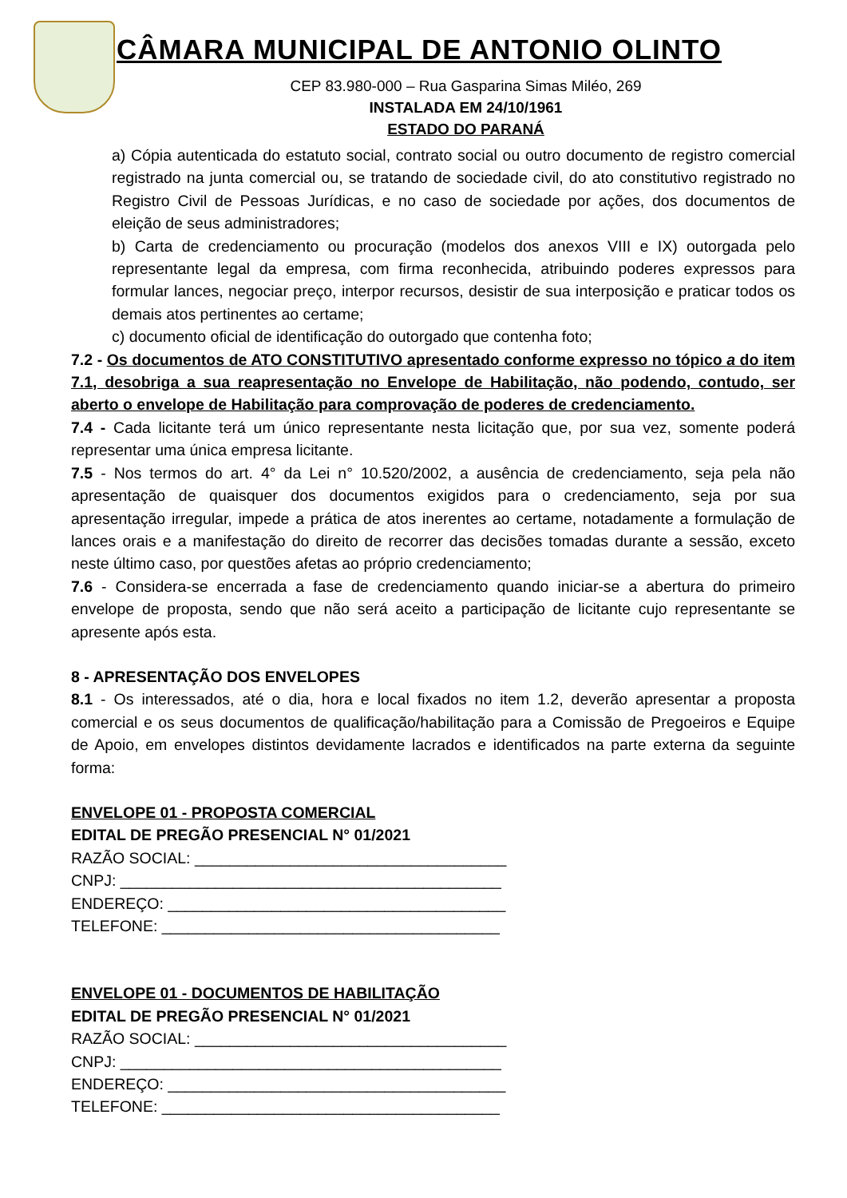CÂMARA MUNICIPAL DE ANTONIO OLINTO
CEP 83.980-000 – Rua Gasparina Simas Miléo, 269
INSTALADA EM 24/10/1961
ESTADO DO PARANÁ
a) Cópia autenticada do estatuto social, contrato social ou outro documento de registro comercial registrado na junta comercial ou, se tratando de sociedade civil, do ato constitutivo registrado no Registro Civil de Pessoas Jurídicas, e no caso de sociedade por ações, dos documentos de eleição de seus administradores;
b) Carta de credenciamento ou procuração (modelos dos anexos VIII e IX) outorgada pelo representante legal da empresa, com firma reconhecida, atribuindo poderes expressos para formular lances, negociar preço, interpor recursos, desistir de sua interposição e praticar todos os demais atos pertinentes ao certame;
c) documento oficial de identificação do outorgado que contenha foto;
7.2 - Os documentos de ATO CONSTITUTIVO apresentado conforme expresso no tópico a do item 7.1, desobriga a sua reapresentação no Envelope de Habilitação, não podendo, contudo, ser aberto o envelope de Habilitação para comprovação de poderes de credenciamento.
7.4 - Cada licitante terá um único representante nesta licitação que, por sua vez, somente poderá representar uma única empresa licitante.
7.5 - Nos termos do art. 4° da Lei n° 10.520/2002, a ausência de credenciamento, seja pela não apresentação de quaisquer dos documentos exigidos para o credenciamento, seja por sua apresentação irregular, impede a prática de atos inerentes ao certame, notadamente a formulação de lances orais e a manifestação do direito de recorrer das decisões tomadas durante a sessão, exceto neste último caso, por questões afetas ao próprio credenciamento;
7.6 - Considera-se encerrada a fase de credenciamento quando iniciar-se a abertura do primeiro envelope de proposta, sendo que não será aceito a participação de licitante cujo representante se apresente após esta.
8 - APRESENTAÇÃO DOS ENVELOPES
8.1 - Os interessados, até o dia, hora e local fixados no item 1.2, deverão apresentar a proposta comercial e os seus documentos de qualificação/habilitação para a Comissão de Pregoeiros e Equipe de Apoio, em envelopes distintos devidamente lacrados e identificados na parte externa da seguinte forma:
ENVELOPE 01 - PROPOSTA COMERCIAL
EDITAL DE PREGÃO PRESENCIAL N° 01/2021
RAZÃO SOCIAL: ____________________________________
CNPJ: ____________________________________________
ENDEREÇO: _______________________________________
TELEFONE: _______________________________________
ENVELOPE 01 - DOCUMENTOS DE HABILITAÇÃO
EDITAL DE PREGÃO PRESENCIAL N° 01/2021
RAZÃO SOCIAL: ____________________________________
CNPJ: ____________________________________________
ENDEREÇO: _______________________________________
TELEFONE: _______________________________________